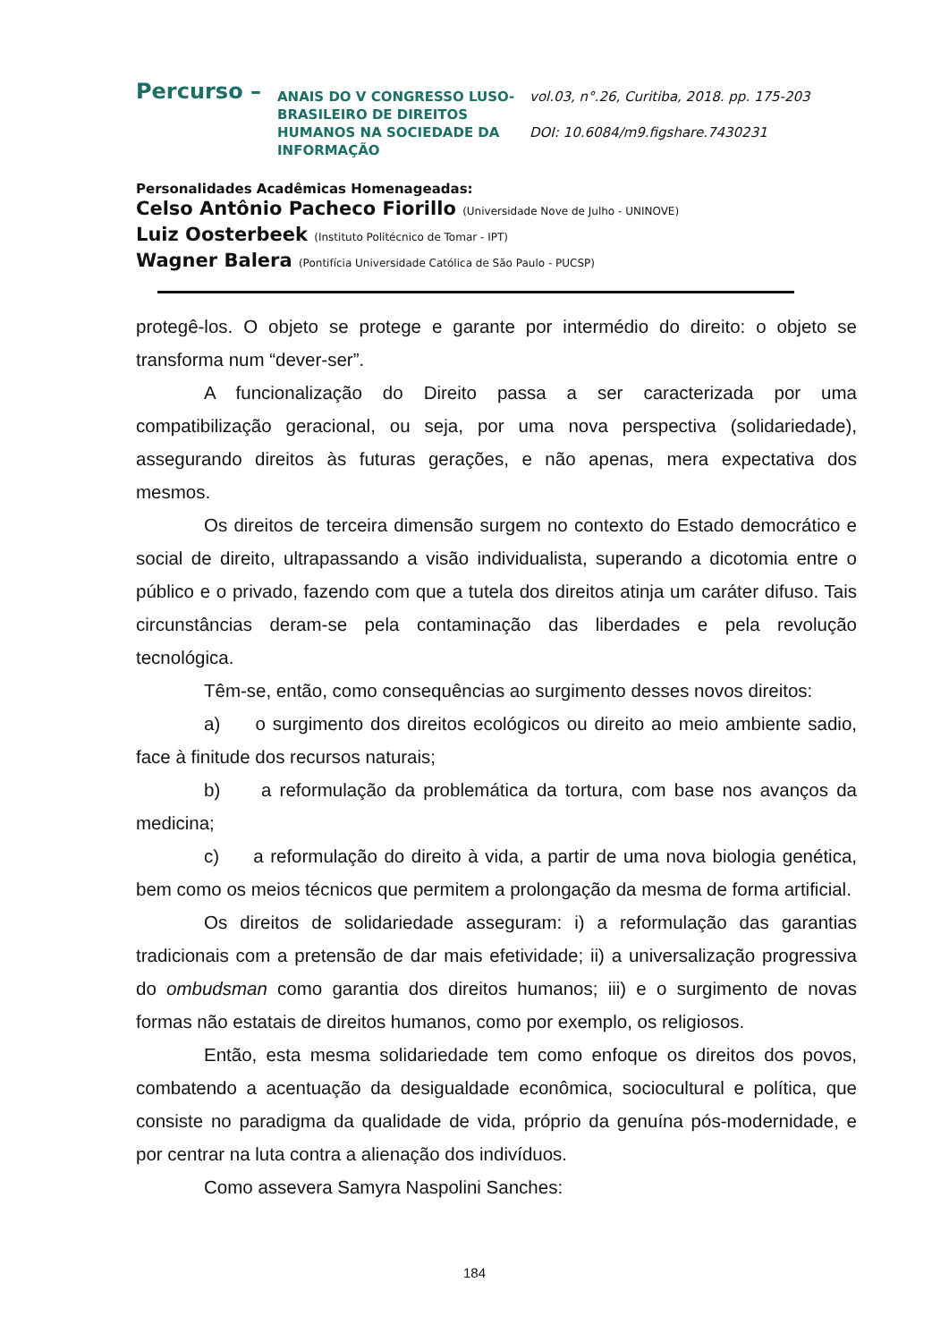Percurso –
ANAIS DO V CONGRESSO LUSO-BRASILEIRO DE DIREITOS HUMANOS NA SOCIEDADE DA INFORMAÇÃO
vol.03, n°.26, Curitiba, 2018. pp. 175-203
DOI: 10.6084/m9.figshare.7430231
Personalidades Acadêmicas Homenageadas:
Celso Antônio Pacheco Fiorillo (Universidade Nove de Julho - UNINOVE)
Luiz Oosterbeek (Instituto Politécnico de Tomar - IPT)
Wagner Balera (Pontifícia Universidade Católica de São Paulo - PUCSP)
protegê-los. O objeto se protege e garante por intermédio do direito: o objeto se transforma num “dever-ser”.
A funcionalização do Direito passa a ser caracterizada por uma compatibilização geracional, ou seja, por uma nova perspectiva (solidariedade), assegurando direitos às futuras gerações, e não apenas, mera expectativa dos mesmos.
Os direitos de terceira dimensão surgem no contexto do Estado democrático e social de direito, ultrapassando a visão individualista, superando a dicotomia entre o público e o privado, fazendo com que a tutela dos direitos atinja um caráter difuso. Tais circunstâncias deram-se pela contaminação das liberdades e pela revolução tecnológica.
Têm-se, então, como consequências ao surgimento desses novos direitos:
a) o surgimento dos direitos ecológicos ou direito ao meio ambiente sadio, face à finitude dos recursos naturais;
b) a reformulação da problemática da tortura, com base nos avanços da medicina;
c) a reformulação do direito à vida, a partir de uma nova biologia genética, bem como os meios técnicos que permitem a prolongação da mesma de forma artificial.
Os direitos de solidariedade asseguram: i) a reformulação das garantias tradicionais com a pretensão de dar mais efetividade; ii) a universalização progressiva do ombudsman como garantia dos direitos humanos; iii) e o surgimento de novas formas não estatais de direitos humanos, como por exemplo, os religiosos.
Então, esta mesma solidariedade tem como enfoque os direitos dos povos, combatendo a acentuação da desigualdade econômica, sociocultural e política, que consiste no paradigma da qualidade de vida, próprio da genuína pós-modernidade, e por centrar na luta contra a alienação dos indivíduos.
Como assevera Samyra Naspolini Sanches:
184